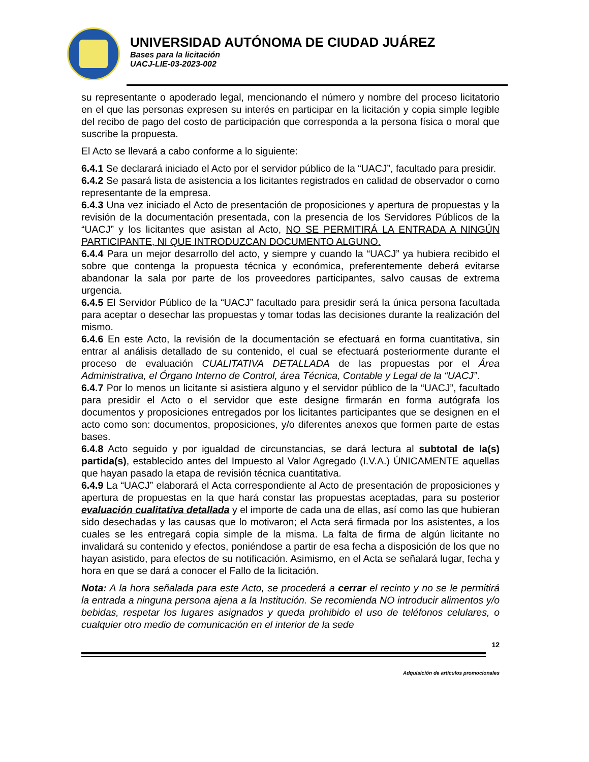UNIVERSIDAD AUTÓNOMA DE CIUDAD JUÁREZ
Bases para la licitación
UACJ-LIE-03-2023-002
su representante o apoderado legal, mencionando el número y nombre del proceso licitatorio en el que las personas expresen su interés en participar en la licitación y copia simple legible del recibo de pago del costo de participación que corresponda a la persona física o moral que suscribe la propuesta.
El Acto se llevará a cabo conforme a lo siguiente:
6.4.1 Se declarará iniciado el Acto por el servidor público de la “UACJ”, facultado para presidir.
6.4.2 Se pasará lista de asistencia a los licitantes registrados en calidad de observador o como representante de la empresa.
6.4.3 Una vez iniciado el Acto de presentación de proposiciones y apertura de propuestas y la revisión de la documentación presentada, con la presencia de los Servidores Públicos de la “UACJ” y los licitantes que asistan al Acto, NO SE PERMITIRÁ LA ENTRADA A NINGÚN PARTICIPANTE, NI QUE INTRODUZCAN DOCUMENTO ALGUNO.
6.4.4 Para un mejor desarrollo del acto, y siempre y cuando la “UACJ” ya hubiera recibido el sobre que contenga la propuesta técnica y económica, preferentemente deberá evitarse abandonar la sala por parte de los proveedores participantes, salvo causas de extrema urgencia.
6.4.5 El Servidor Público de la “UACJ” facultado para presidir será la única persona facultada para aceptar o desechar las propuestas y tomar todas las decisiones durante la realización del mismo.
6.4.6 En este Acto, la revisión de la documentación se efectuará en forma cuantitativa, sin entrar al análisis detallado de su contenido, el cual se efectuará posteriormente durante el proceso de evaluación CUALITATIVA DETALLADA de las propuestas por el Área Administrativa, el Órgano Interno de Control, área Técnica, Contable y Legal de la “UACJ”.
6.4.7 Por lo menos un licitante si asistiera alguno y el servidor público de la “UACJ”, facultado para presidir el Acto o el servidor que este designe firmarán en forma autógrafa los documentos y proposiciones entregados por los licitantes participantes que se designen en el acto como son: documentos, proposiciones, y/o diferentes anexos que formen parte de estas bases.
6.4.8 Acto seguido y por igualdad de circunstancias, se dará lectura al subtotal de la(s) partida(s), establecido antes del Impuesto al Valor Agregado (I.V.A.) ÚNICAMENTE aquellas que hayan pasado la etapa de revisión técnica cuantitativa.
6.4.9 La “UACJ” elaborará el Acta correspondiente al Acto de presentación de proposiciones y apertura de propuestas en la que hará constar las propuestas aceptadas, para su posterior evaluación cualitativa detallada y el importe de cada una de ellas, así como las que hubieran sido desechadas y las causas que lo motivaron; el Acta será firmada por los asistentes, a los cuales se les entregará copia simple de la misma. La falta de firma de algún licitante no invalidará su contenido y efectos, poniéndose a partir de esa fecha a disposición de los que no hayan asistido, para efectos de su notificación. Asimismo, en el Acta se señalará lugar, fecha y hora en que se dará a conocer el Fallo de la licitación.
Nota: A la hora señalada para este Acto, se procederá a cerrar el recinto y no se le permitirá la entrada a ninguna persona ajena a la Institución. Se recomienda NO introducir alimentos y/o bebidas, respetar los lugares asignados y queda prohibido el uso de teléfonos celulares, o cualquier otro medio de comunicación en el interior de la sede
12
Adquisición de artículos promocionales